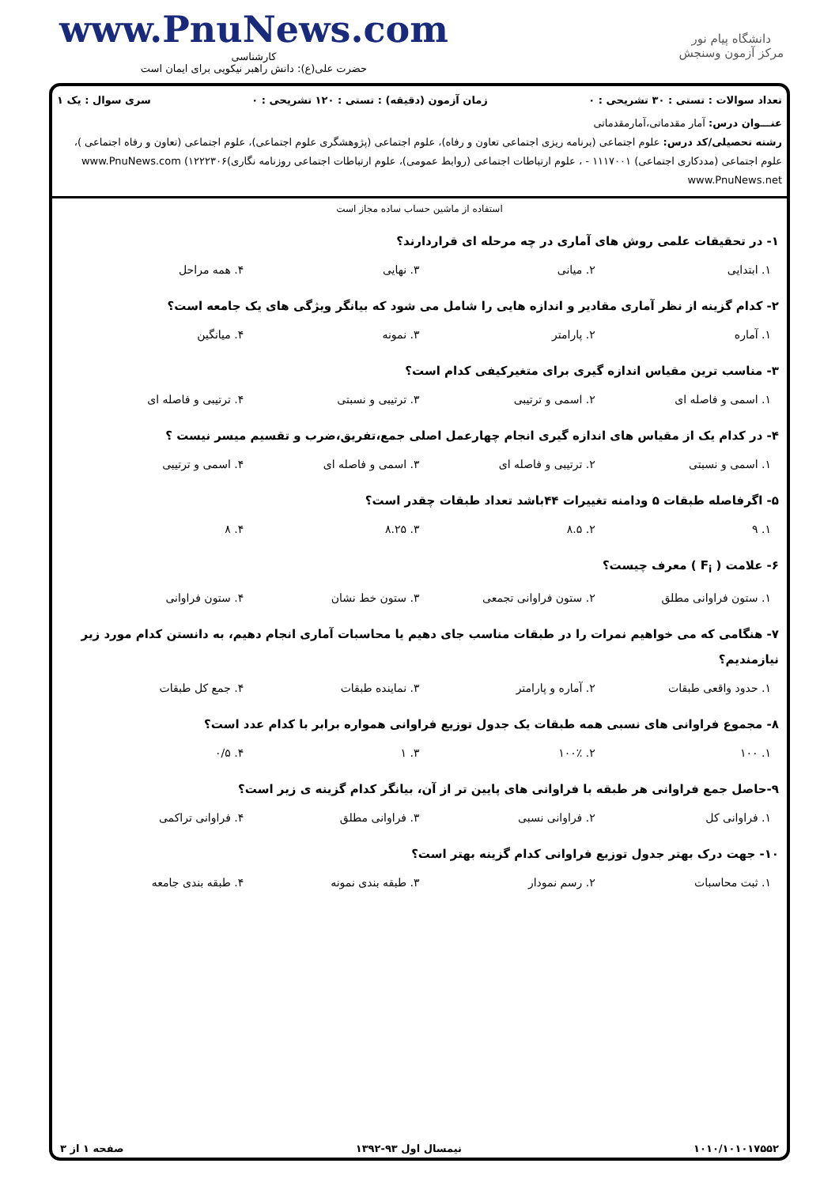www.PnuNews.com
کارشناسی
حضرت علی(ع): دانش راهبر نیکویی برای ایمان است
دانشگاه پیام نور
مرکز آزمون وسنجش
تعداد سوالات : تستی : ۳۰ تشریحی : ۰ زمان آزمون (دقیقه) : تستی : ۱۲۰ تشریحی : ۰ سری سوال : یک ۱
عنـــوان درس: آمار مقدماتی،آمارمقدماتی
رشته تحصیلی/کد درس: علوم اجتماعی (برنامه ریزی اجتماعی تعاون و رفاه)، علوم اجتماعی (پژوهشگری علوم اجتماعی)، علوم اجتماعی (تعاون و رفاه اجتماعی )، علوم اجتماعی (مددکاری اجتماعی) ۱۱۱۷۰۰۱ - ، علوم ارتباطات اجتماعی (روابط عمومی)، علوم ارتباطات اجتماعی روزنامه نگاری)۱۲۲۲۳۰۶) www.PnuNews.com www.PnuNews.net
استفاده از ماشین حساب ساده مجاز است
۱- در تحقیقات علمی روش های آماری در چه مرحله ای قراردارند؟
۱. ابتدایی ۲. میانی ۳. نهایی ۴. همه مراحل
۲- کدام گزینه از نظر آماری مقادیر و اندازه هایی را شامل می شود که بیانگر ویژگی های یک جامعه است؟
۱. آماره ۲. پارامتر ۳. نمونه ۴. میانگین
۳- مناسب ترین مقیاس اندازه گیری برای متغیرکیفی کدام است؟
۱. اسمی و فاصله ای ۲. اسمی و ترتیبی ۳. ترتیبی و نسبتی ۴. ترتیبی و فاصله ای
۴- در کدام یک از مقیاس های اندازه گیری انجام چهارعمل اصلی جمع،تفریق،ضرب و تقسیم میسر نیست ؟
۱. اسمی و نسبتی ۲. ترتیبی و فاصله ای ۳. اسمی و فاصله ای ۴. اسمی و ترتیبی
۵- اگرفاصله طبقات ۵ ودامنه تغییرات ۴۴باشد تعداد طبقات چقدر است؟
۱. ۹ ۲. ۸.۵ ۳. ۸.۲۵ ۴. ۸
۶- علامت ( F<sub>i</sub> ) معرف چیست؟
۱. ستون فراوانی مطلق ۲. ستون فراوانی تجمعی ۳. ستون خط نشان ۴. ستون فراوانی
۷- هنگامی که می خواهیم نمرات را در طبقات مناسب جای دهیم یا محاسبات آماری انجام دهیم، به دانستن کدام مورد زیر نیازمندیم؟
۱. حدود واقعی طبقات ۲. آماره و پارامتر ۳. نماینده طبقات ۴. جمع کل طبقات
۸- مجموع فراوانی های نسبی همه طبقات یک جدول توزیع فراوانی همواره برابر با کدام عدد است؟
۱. ۱۰۰ ۲. ۱۰۰٪ ۳. ۱ ۴. ۰/۵
۹-حاصل جمع فراوانی هر طبقه با فراوانی های پایین تر از آن، بیانگر کدام گزینه ی زیر است؟
۱. فراوانی کل ۲. فراوانی نسبی ۳. فراوانی مطلق ۴. فراوانی تراکمی
۱۰- جهت درک بهتر جدول توزیع فراوانی کدام گزینه بهتر است؟
۱. ثبت محاسبات ۲. رسم نمودار ۳. طبقه بندی نمونه ۴. طبقه بندی جامعه
۱۰۱۰/۱۰۱۰۱۷۵۵۲ نیمسال اول ۹۳-۱۳۹۲ صفحه ۱ از ۳